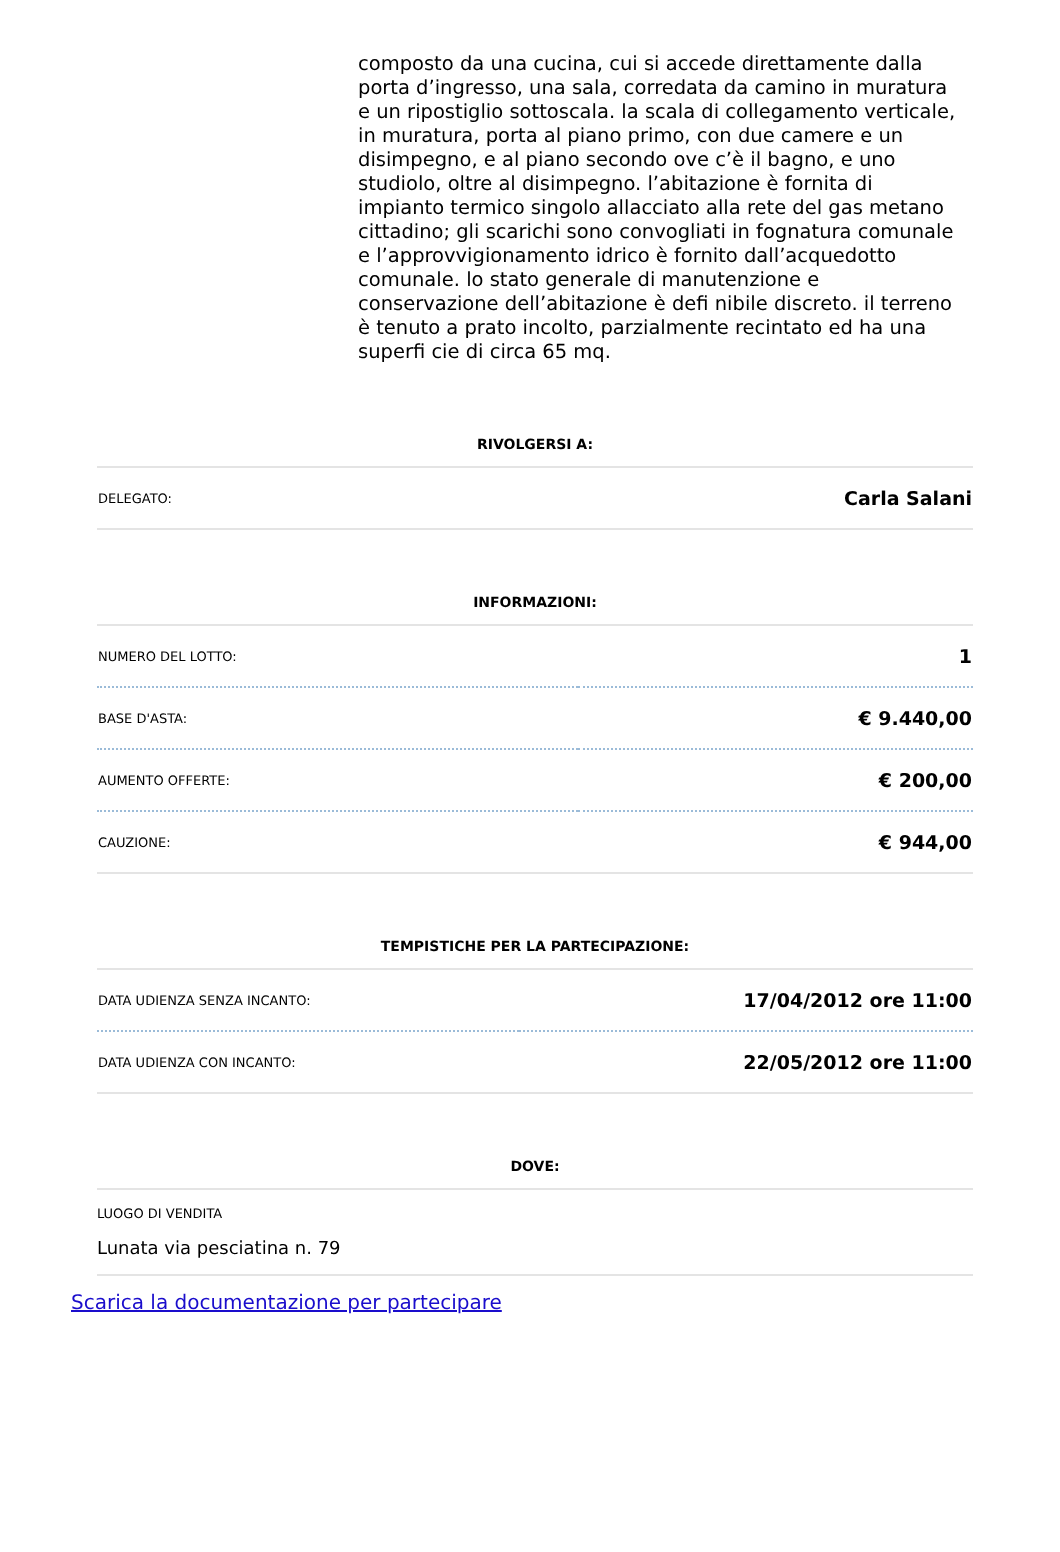composto da una cucina, cui si accede direttamente dalla porta d’ingresso, una sala, corredata da camino in muratura e un ripostiglio sottoscala. la scala di collegamento verticale, in muratura, porta al piano primo, con due camere e un disimpegno, e al piano secondo ove c’è il bagno, e uno studiolo, oltre al disimpegno. l’abitazione è fornita di impianto termico singolo allacciato alla rete del gas metano cittadino; gli scarichi sono convogliati in fognatura comunale e l’approvvigionamento idrico è fornito dall’acquedotto comunale. lo stato generale di manutenzione e conservazione dell’abitazione è defi nibile discreto. il terreno è tenuto a prato incolto, parzialmente recintato ed ha una superfi cie di circa 65 mq.
RIVOLGERSI A:
| DELEGATO: | Carla Salani |
INFORMAZIONI:
| NUMERO DEL LOTTO: | 1 |
| BASE D'ASTA: | € 9.440,00 |
| AUMENTO OFFERTE: | € 200,00 |
| CAUZIONE: | € 944,00 |
TEMPISTICHE PER LA PARTECIPAZIONE:
| DATA UDIENZA SENZA INCANTO: | 17/04/2012 ore 11:00 |
| DATA UDIENZA CON INCANTO: | 22/05/2012 ore 11:00 |
DOVE:
LUOGO DI VENDITA
Lunata via pesciatina n. 79
Scarica la documentazione per partecipare